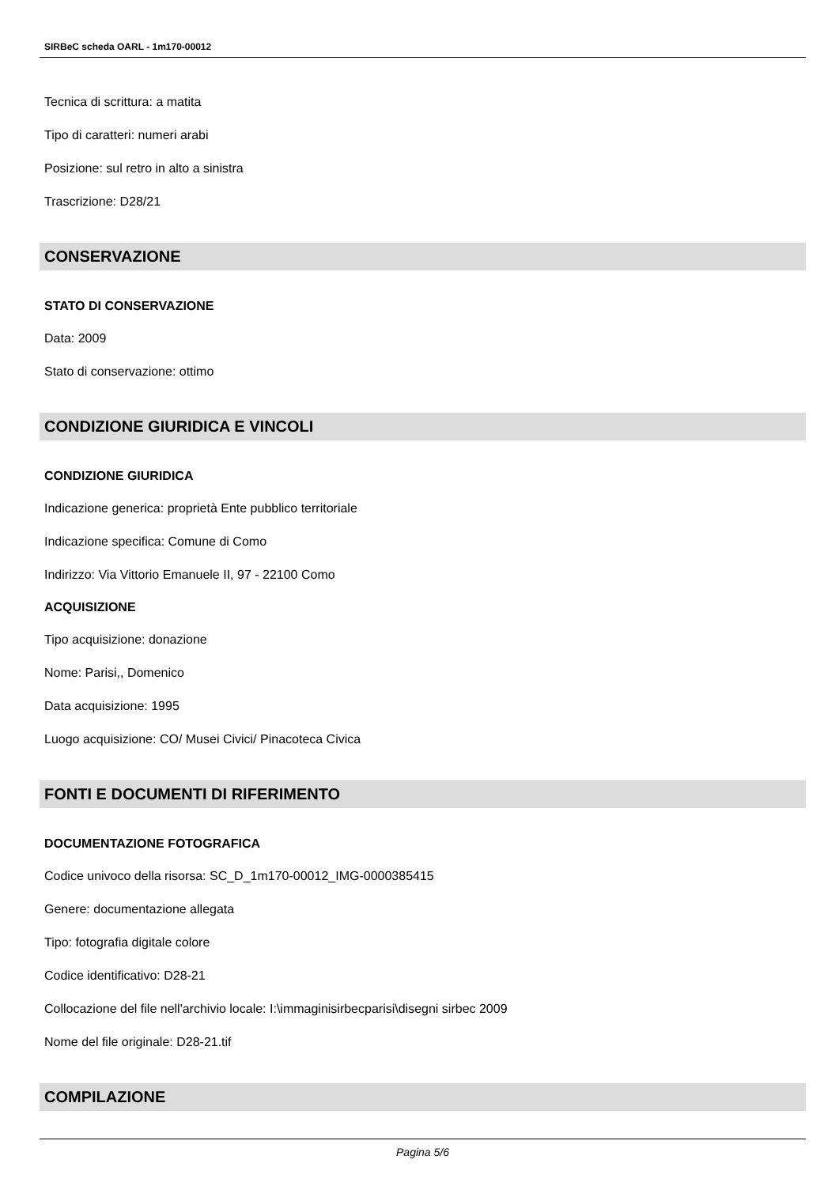SIRBeC scheda OARL - 1m170-00012
Tecnica di scrittura: a matita
Tipo di caratteri: numeri arabi
Posizione: sul retro in alto a sinistra
Trascrizione: D28/21
CONSERVAZIONE
STATO DI CONSERVAZIONE
Data: 2009
Stato di conservazione: ottimo
CONDIZIONE GIURIDICA E VINCOLI
CONDIZIONE GIURIDICA
Indicazione generica: proprietà Ente pubblico territoriale
Indicazione specifica: Comune di Como
Indirizzo: Via Vittorio Emanuele II, 97 - 22100 Como
ACQUISIZIONE
Tipo acquisizione: donazione
Nome: Parisi,, Domenico
Data acquisizione: 1995
Luogo acquisizione: CO/ Musei Civici/ Pinacoteca Civica
FONTI E DOCUMENTI DI RIFERIMENTO
DOCUMENTAZIONE FOTOGRAFICA
Codice univoco della risorsa: SC_D_1m170-00012_IMG-0000385415
Genere: documentazione allegata
Tipo: fotografia digitale colore
Codice identificativo: D28-21
Collocazione del file nell'archivio locale: I:\immaginisirbecparisi\disegni sirbec 2009
Nome del file originale: D28-21.tif
COMPILAZIONE
Pagina 5/6